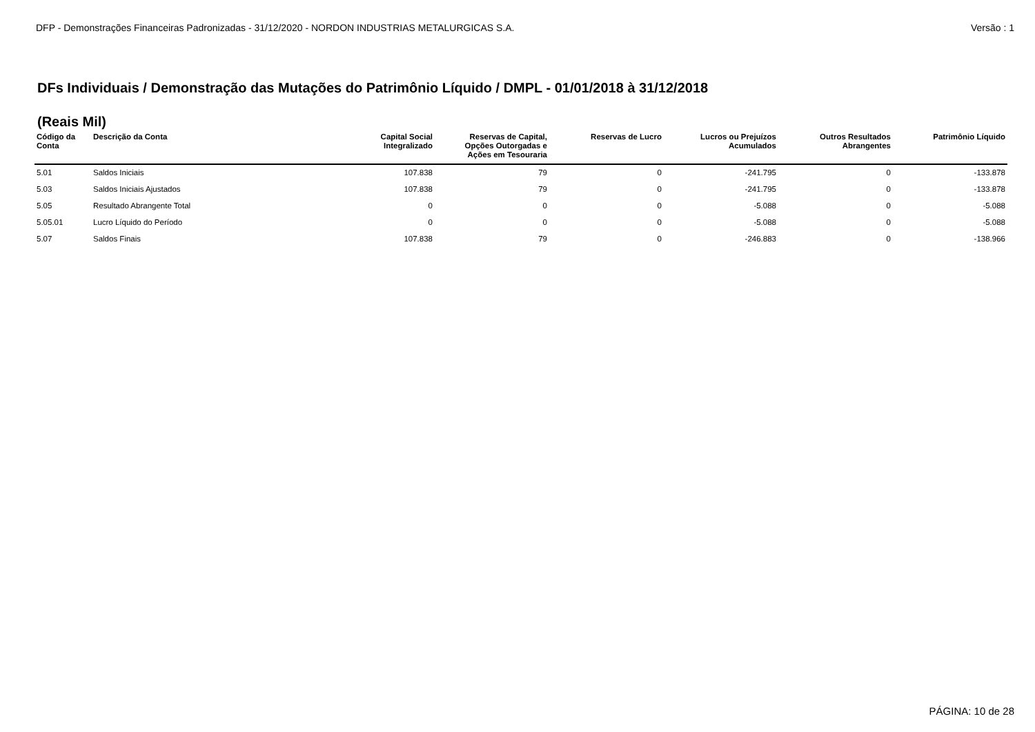DFP - Demonstrações Financeiras Padronizadas - 31/12/2020 - NORDON INDUSTRIAS METALURGICAS S.A. Versão : 1
DFs Individuais / Demonstração das Mutações do Patrimônio Líquido / DMPL - 01/01/2018 à 31/12/2018
(Reais Mil)
| Código da Conta | Descrição da Conta | Capital Social Integralizado | Reservas de Capital, Opções Outorgadas e Ações em Tesouraria | Reservas de Lucro | Lucros ou Prejuízos Acumulados | Outros Resultados Abrangentes | Patrimônio Líquido |
| --- | --- | --- | --- | --- | --- | --- | --- |
| 5.01 | Saldos Iniciais | 107.838 | 79 | 0 | -241.795 | 0 | -133.878 |
| 5.03 | Saldos Iniciais Ajustados | 107.838 | 79 | 0 | -241.795 | 0 | -133.878 |
| 5.05 | Resultado Abrangente Total | 0 | 0 | 0 | -5.088 | 0 | -5.088 |
| 5.05.01 | Lucro Líquido do Período | 0 | 0 | 0 | -5.088 | 0 | -5.088 |
| 5.07 | Saldos Finais | 107.838 | 79 | 0 | -246.883 | 0 | -138.966 |
PÁGINA: 10 de 28